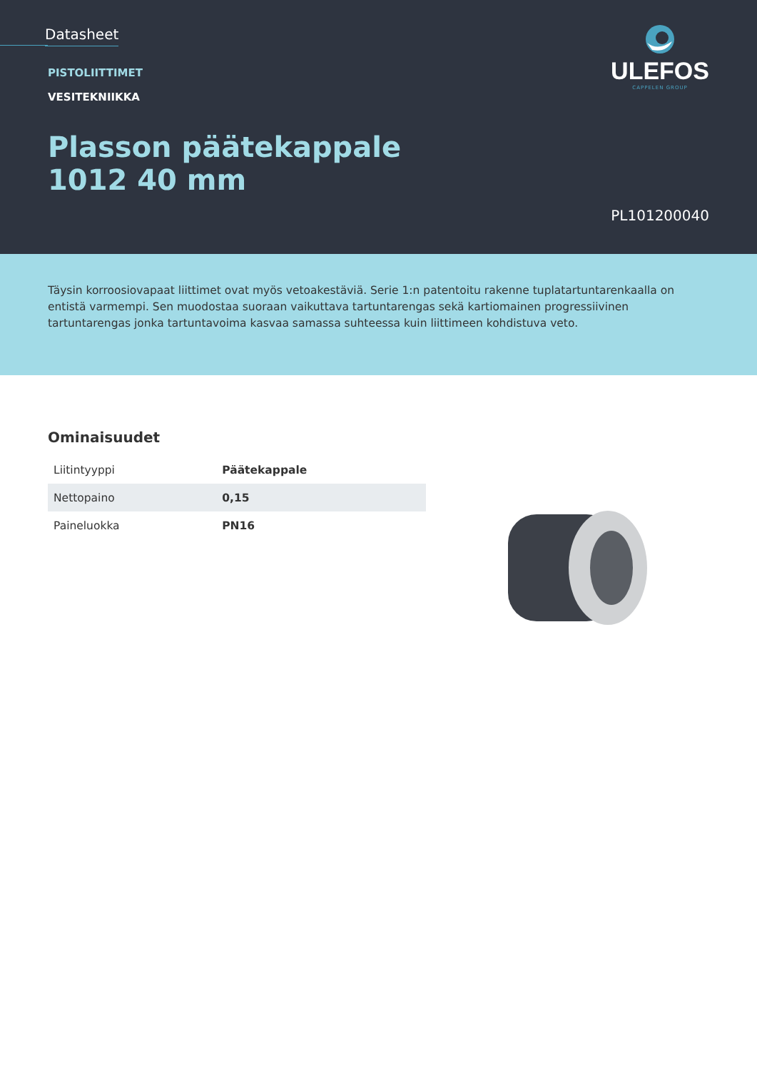Datasheet
ULEFOS
CAPPELEN GROUP
PISTOLIITTIMET
VESITEKNIIKKA
Plasson päätekappale
1012 40 mm
PL101200040
Täysin korroosiovapaat liittimet ovat myös vetoakestäviä. Serie 1:n patentoitu rakenne tuplatartuntarenkaalla on entistä varmempi. Sen muodostaa suoraan vaikuttava tartuntarengas sekä kartiomainen progressiivinen tartuntarengas jonka tartuntavoima kasvaa samassa suhteessa kuin liittimeen kohdistuva veto.
Ominaisuudet
| Liitintyyppi | Päätekappale |
| Nettopaino | 0,15 |
| Paineluokka | PN16 |